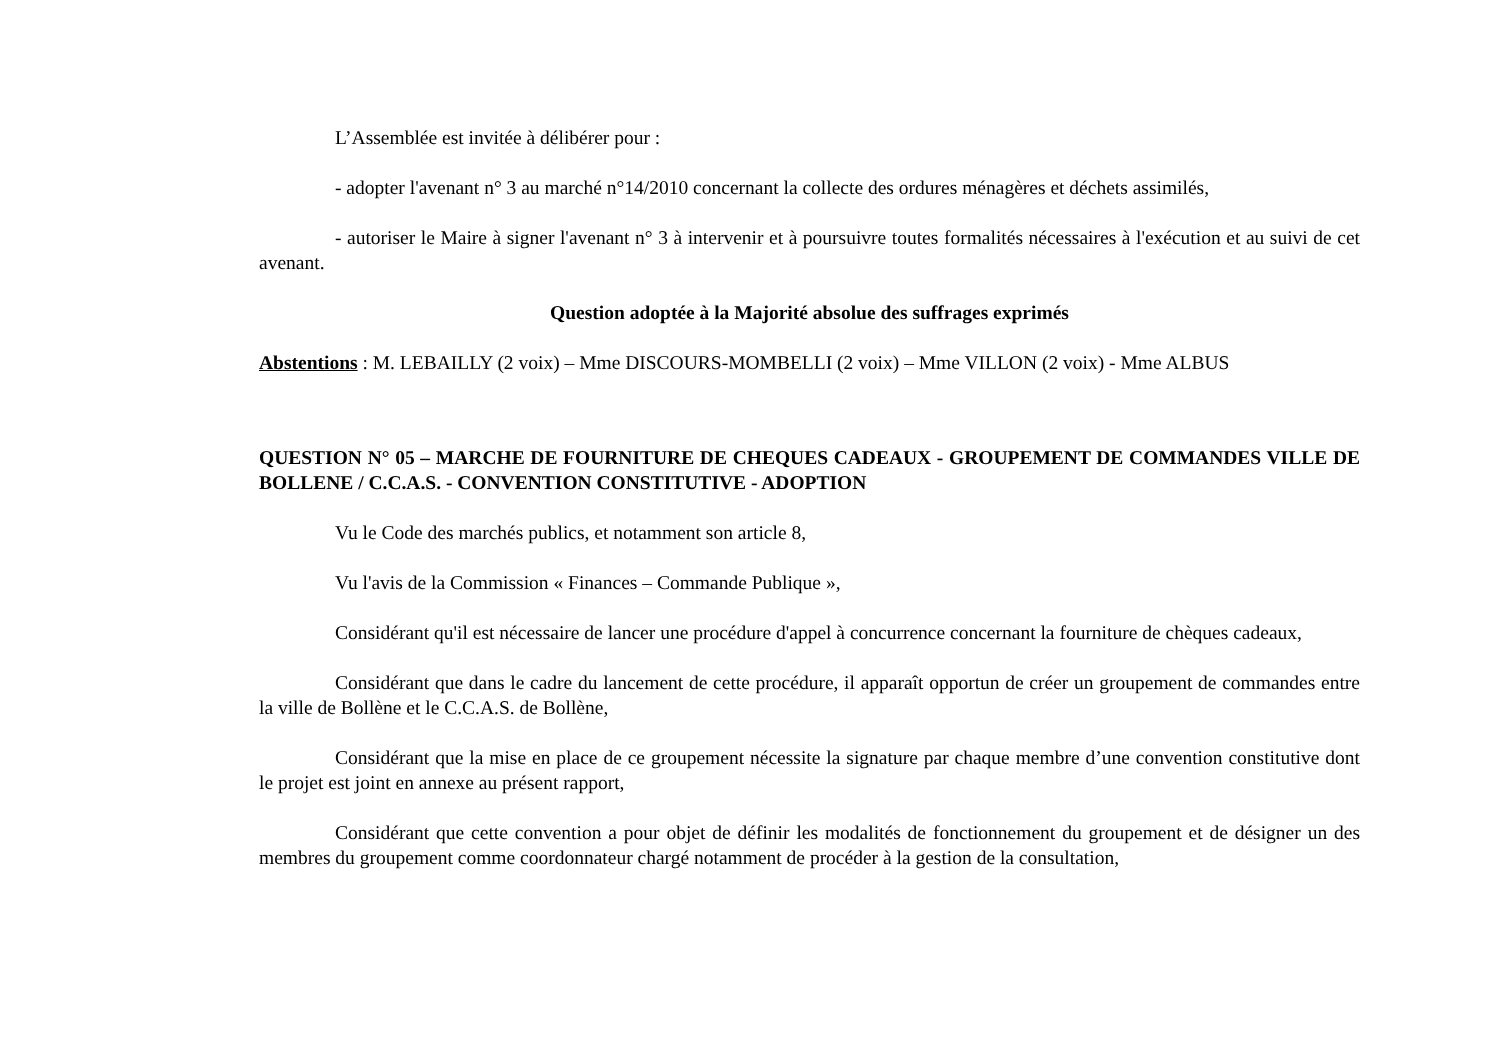L’Assemblée est invitée à délibérer pour :
- adopter l'avenant n° 3 au marché n°14/2010 concernant la collecte des ordures ménagères et déchets assimilés,
- autoriser le Maire à signer l'avenant n° 3 à intervenir et à poursuivre toutes formalités nécessaires à l'exécution et au suivi de cet avenant.
Question adoptée à la Majorité absolue des suffrages exprimés
Abstentions : M. LEBAILLY (2 voix) – Mme DISCOURS-MOMBELLI (2 voix) – Mme VILLON (2 voix) - Mme ALBUS
QUESTION N° 05 – MARCHE DE FOURNITURE DE CHEQUES CADEAUX - GROUPEMENT DE COMMANDES VILLE DE BOLLENE / C.C.A.S. - CONVENTION CONSTITUTIVE - ADOPTION
Vu le Code des marchés publics, et notamment son article 8,
Vu l'avis de la Commission « Finances – Commande Publique »,
Considérant qu'il est nécessaire de lancer une procédure d'appel à concurrence concernant la fourniture de chèques cadeaux,
Considérant que dans le cadre du lancement de cette procédure, il apparaît opportun de créer un groupement de commandes entre la ville de Bollène et le C.C.A.S. de Bollène,
Considérant que la mise en place de ce groupement nécessite la signature par chaque membre d’une convention constitutive dont le projet est joint en annexe au présent rapport,
Considérant que cette convention a pour objet de définir les modalités de fonctionnement du groupement et de désigner un des membres du groupement comme coordonnateur chargé notamment de procéder à la gestion de la consultation,